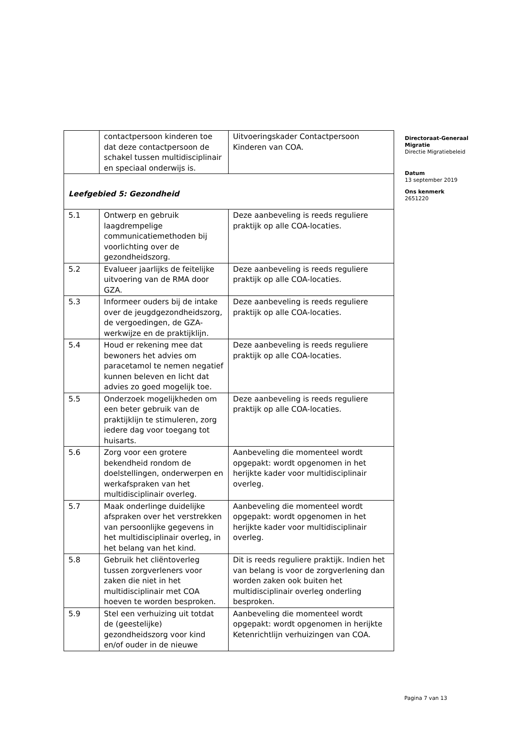| | contactpersoon kinderen toe dat deze contactpersoon de schakel tussen multidisciplinair en speciaal onderwijs is. | Uitvoeringskader Contactpersoon Kinderen van COA. |
| Leefgebied 5: Gezondheid | | |
| 5.1 | Ontwerp en gebruik laagdrempelige communicatiemethoden bij voorlichting over de gezondheidszorg. | Deze aanbeveling is reeds reguliere praktijk op alle COA-locaties. |
| 5.2 | Evalueer jaarlijks de feitelijke uitvoering van de RMA door GZA. | Deze aanbeveling is reeds reguliere praktijk op alle COA-locaties. |
| 5.3 | Informeer ouders bij de intake over de jeugdgezondheidszorg, de vergoedingen, de GZA-werkwijze en de praktijklijn. | Deze aanbeveling is reeds reguliere praktijk op alle COA-locaties. |
| 5.4 | Houd er rekening mee dat bewoners het advies om paracetamol te nemen negatief kunnen beleven en licht dat advies zo goed mogelijk toe. | Deze aanbeveling is reeds reguliere praktijk op alle COA-locaties. |
| 5.5 | Onderzoek mogelijkheden om een beter gebruik van de praktijklijn te stimuleren, zorg iedere dag voor toegang tot huisarts. | Deze aanbeveling is reeds reguliere praktijk op alle COA-locaties. |
| 5.6 | Zorg voor een grotere bekendheid rondom de doelstellingen, onderwerpen en werkafspraken van het multidisciplinair overleg. | Aanbeveling die momenteel wordt opgepakt: wordt opgenomen in het herijkte kader voor multidisciplinair overleg. |
| 5.7 | Maak onderlinge duidelijke afspraken over het verstrekken van persoonlijke gegevens in het multidisciplinair overleg, in het belang van het kind. | Aanbeveling die momenteel wordt opgepakt: wordt opgenomen in het herijkte kader voor multidisciplinair overleg. |
| 5.8 | Gebruik het cliëntoverleg tussen zorgverleners voor zaken die niet in het multidisciplinair met COA hoeven te worden besproken. | Dit is reeds reguliere praktijk. Indien het van belang is voor de zorgverlening dan worden zaken ook buiten het multidisciplinair overleg onderling besproken. |
| 5.9 | Stel een verhuizing uit totdat de (geestelijke) gezondheidszorg voor kind en/of ouder in de nieuwe | Aanbeveling die momenteel wordt opgepakt: wordt opgenomen in herijkte Ketenrichtlijn verhuizingen van COA. |
Directoraat-Generaal
Migratie
Directie Migratiebeleid
Datum
13 september 2019
Ons kenmerk
2651220
Pagina 7 van 13